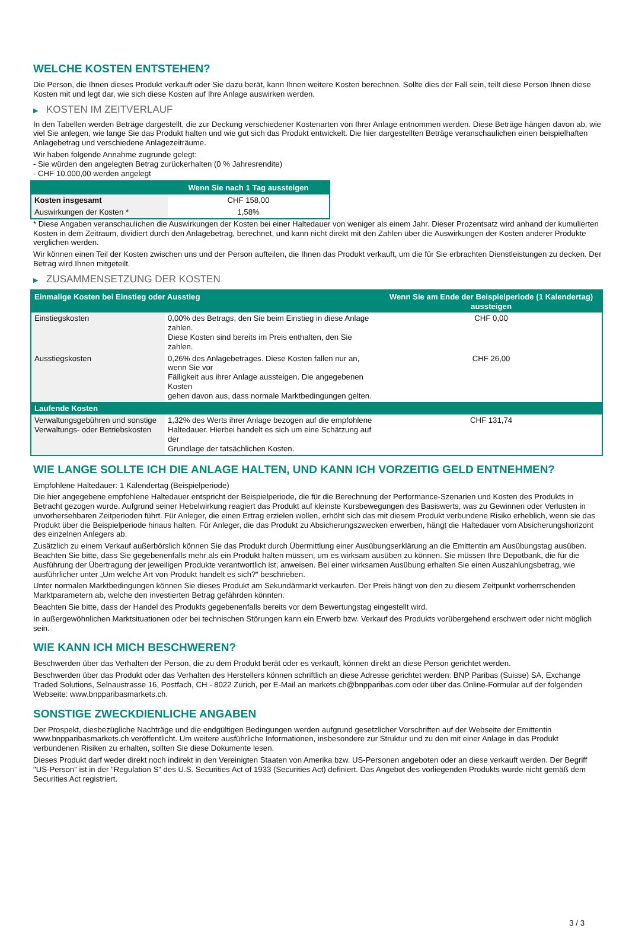WELCHE KOSTEN ENTSTEHEN?
Die Person, die Ihnen dieses Produkt verkauft oder Sie dazu berät, kann Ihnen weitere Kosten berechnen. Sollte dies der Fall sein, teilt diese Person Ihnen diese Kosten mit und legt dar, wie sich diese Kosten auf Ihre Anlage auswirken werden.
▶ KOSTEN IM ZEITVERLAUF
In den Tabellen werden Beträge dargestellt, die zur Deckung verschiedener Kostenarten von Ihrer Anlage entnommen werden. Diese Beträge hängen davon ab, wie viel Sie anlegen, wie lange Sie das Produkt halten und wie gut sich das Produkt entwickelt. Die hier dargestellten Beträge veranschaulichen einen beispielhaften Anlagebetrag und verschiedene Anlagezeiträume.
Wir haben folgende Annahme zugrunde gelegt:
- Sie würden den angelegten Betrag zurückerhalten (0 % Jahresrendite)
- CHF 10.000,00 werden angelegt
| | Wenn Sie nach 1 Tag aussteigen |
| --- | --- |
| Kosten insgesamt | CHF 158,00 |
| Auswirkungen der Kosten * | 1,58% |
* Diese Angaben veranschaulichen die Auswirkungen der Kosten bei einer Haltedauer von weniger als einem Jahr. Dieser Prozentsatz wird anhand der kumulierten Kosten in dem Zeitraum, dividiert durch den Anlagebetrag, berechnet, und kann nicht direkt mit den Zahlen über die Auswirkungen der Kosten anderer Produkte verglichen werden.
Wir können einen Teil der Kosten zwischen uns und der Person aufteilen, die Ihnen das Produkt verkauft, um die für Sie erbrachten Dienstleistungen zu decken. Der Betrag wird Ihnen mitgeteilt.
▶ ZUSAMMENSETZUNG DER KOSTEN
| Einmalige Kosten bei Einstieg oder Ausstieg | | Wenn Sie am Ende der Beispielperiode (1 Kalendertag) aussteigen |
| --- | --- | --- |
| Einstiegskosten | 0,00% des Betrags, den Sie beim Einstieg in diese Anlage zahlen. Diese Kosten sind bereits im Preis enthalten, den Sie zahlen. | CHF 0,00 |
| Ausstiegskosten | 0,26% des Anlagebetrages. Diese Kosten fallen nur an, wenn Sie vor Fälligkeit aus ihrer Anlage aussteigen. Die angegebenen Kosten gehen davon aus, dass normale Marktbedingungen gelten. | CHF 26,00 |
| Laufende Kosten | | |
| Verwaltungsgebühren und sonstige Verwaltungs- oder Betriebskosten | 1,32% des Werts ihrer Anlage bezogen auf die empfohlene Haltedauer. Hierbei handelt es sich um eine Schätzung auf der Grundlage der tatsächlichen Kosten. | CHF 131,74 |
WIE LANGE SOLLTE ICH DIE ANLAGE HALTEN, UND KANN ICH VORZEITIG GELD ENTNEHMEN?
Empfohlene Haltedauer: 1 Kalendertag (Beispielperiode)
Die hier angegebene empfohlene Haltedauer entspricht der Beispielperiode, die für die Berechnung der Performance-Szenarien und Kosten des Produkts in Betracht gezogen wurde. Aufgrund seiner Hebelwirkung reagiert das Produkt auf kleinste Kursbewegungen des Basiswerts, was zu Gewinnen oder Verlusten in unvorhersehbaren Zeitperioden führt. Für Anleger, die einen Ertrag erzielen wollen, erhöht sich das mit diesem Produkt verbundene Risiko erheblich, wenn sie das Produkt über die Beispielperiode hinaus halten. Für Anleger, die das Produkt zu Absicherungszwecken erwerben, hängt die Haltedauer vom Absicherungshorizont des einzelnen Anlegers ab.
Zusätzlich zu einem Verkauf außerbörslich können Sie das Produkt durch Übermittlung einer Ausübungserklärung an die Emittentin am Ausübungstag ausüben. Beachten Sie bitte, dass Sie gegebenenfalls mehr als ein Produkt halten müssen, um es wirksam ausüben zu können. Sie müssen Ihre Depotbank, die für die Ausführung der Übertragung der jeweiligen Produkte verantwortlich ist, anweisen. Bei einer wirksamen Ausübung erhalten Sie einen Auszahlungsbetrag, wie ausführlicher unter „Um welche Art von Produkt handelt es sich?“ beschrieben.
Unter normalen Marktbedingungen können Sie dieses Produkt am Sekundärmarkt verkaufen. Der Preis hängt von den zu diesem Zeitpunkt vorherrschenden Marktparametern ab, welche den investierten Betrag gefährden könnten.
Beachten Sie bitte, dass der Handel des Produkts gegebenenfalls bereits vor dem Bewertungstag eingestellt wird.
In außergewöhnlichen Marktsituationen oder bei technischen Störungen kann ein Erwerb bzw. Verkauf des Produkts vorübergehend erschwert oder nicht möglich sein.
WIE KANN ICH MICH BESCHWEREN?
Beschwerden über das Verhalten der Person, die zu dem Produkt berät oder es verkauft, können direkt an diese Person gerichtet werden.
Beschwerden über das Produkt oder das Verhalten des Herstellers können schriftlich an diese Adresse gerichtet werden: BNP Paribas (Suisse) SA, Exchange Traded Solutions, Selnaustrasse 16, Postfach, CH - 8022 Zurich, per E-Mail an markets.ch@bnpparibas.com oder über das Online-Formular auf der folgenden Webseite: www.bnpparibasmarkets.ch.
SONSTIGE ZWECKDIENLICHE ANGABEN
Der Prospekt, diesbezügliche Nachträge und die endgültigen Bedingungen werden aufgrund gesetzlicher Vorschriften auf der Webseite der Emittentin www.bnpparibasmarkets.ch veröffentlicht. Um weitere ausführliche Informationen, insbesondere zur Struktur und zu den mit einer Anlage in das Produkt verbundenen Risiken zu erhalten, sollten Sie diese Dokumente lesen.
Dieses Produkt darf weder direkt noch indirekt in den Vereinigten Staaten von Amerika bzw. US-Personen angeboten oder an diese verkauft werden. Der Begriff "US-Person" ist in der "Regulation S" des U.S. Securities Act of 1933 (Securities Act) definiert. Das Angebot des vorliegenden Produkts wurde nicht gemäß dem Securities Act registriert.
3 / 3